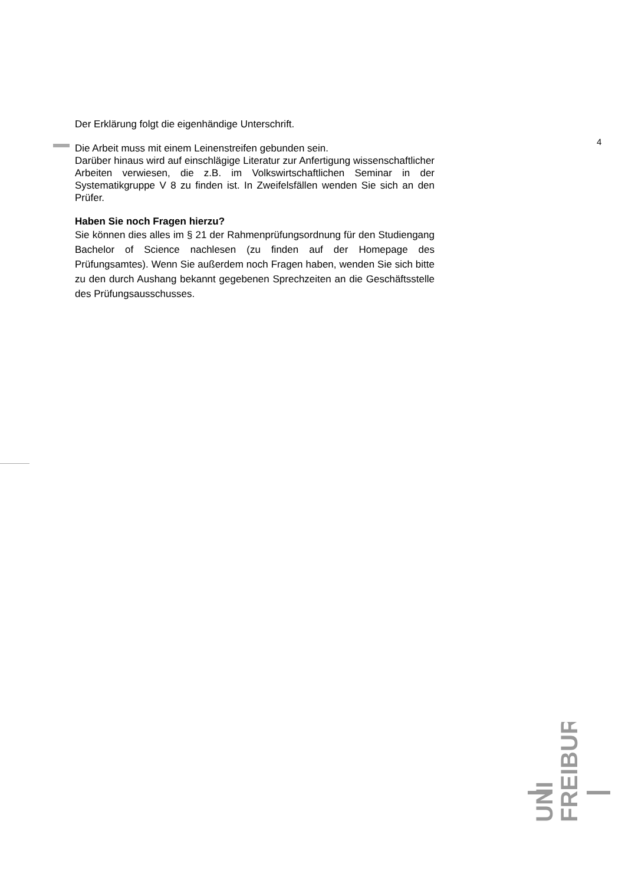4
Der Erklärung folgt die eigenhändige Unterschrift.
Die Arbeit muss mit einem Leinenstreifen gebunden sein.
Darüber hinaus wird auf einschlägige Literatur zur Anfertigung wissenschaftlicher Arbeiten verwiesen, die z.B. im Volkswirtschaftlichen Seminar in der Systematikgruppe V 8 zu finden ist. In Zweifelsfällen wenden Sie sich an den Prüfer.
Haben Sie noch Fragen hierzu?
Sie können dies alles im § 21 der Rahmenprüfungsordnung für den Studiengang Bachelor of Science nachlesen (zu finden auf der Homepage des Prüfungsamtes). Wenn Sie außerdem noch Fragen haben, wenden Sie sich bitte zu den durch Aushang bekannt gegebenen Sprechzeiten an die Geschäftsstelle des Prüfungsausschusses.
UNI
FREIBURG